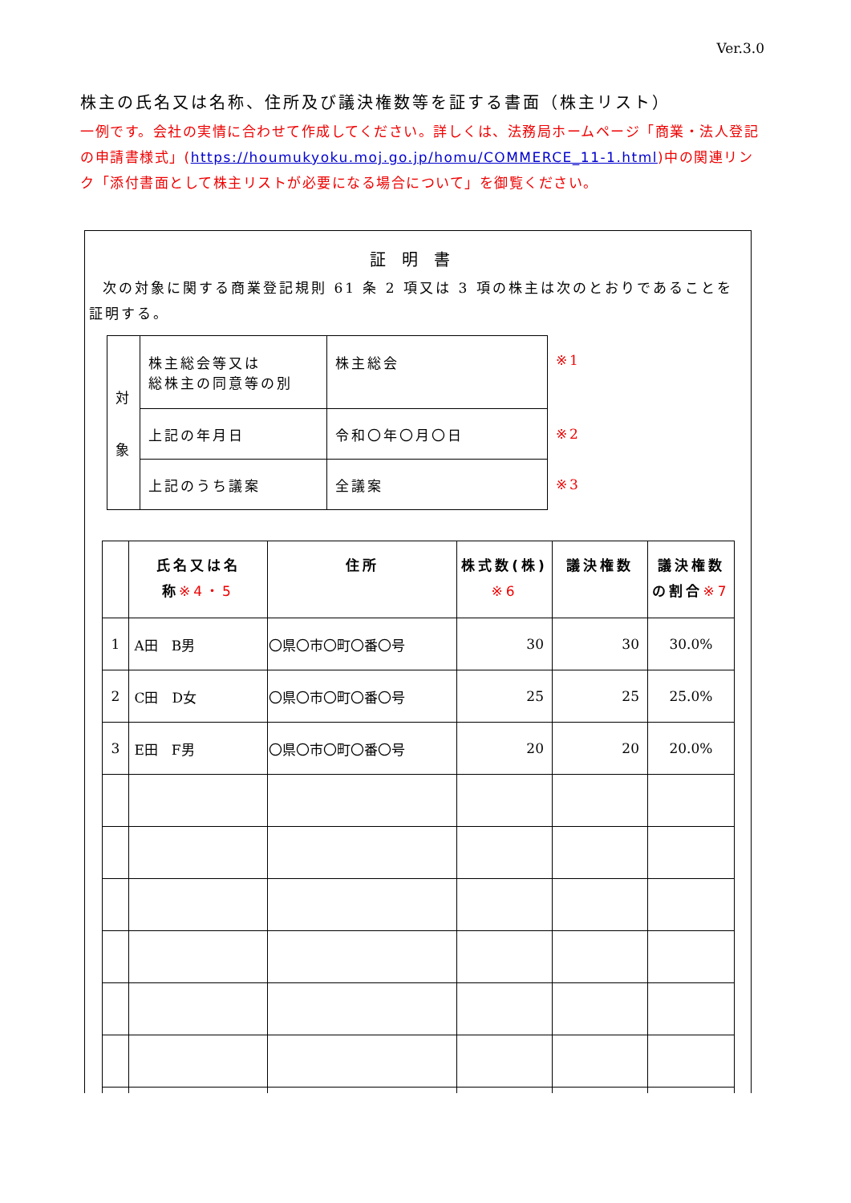Ver.3.0
株主の氏名又は名称、住所及び議決権数等を証する書面（株主リスト）
一例です。会社の実情に合わせて作成してください。詳しくは、法務局ホームページ「商業・法人登記の申請書様式」(https://houmukyoku.moj.go.jp/homu/COMMERCE_11-1.html)中の関連リンク「添付書面として株主リストが必要になる場合について」を御覧ください。
証明書
次の対象に関する商業登記規則 61 条 2 項又は 3 項の株主は次のとおりであることを証明する。
| 対 象 | 株主総会等又は 総株主の同意等の別 | 株主総会 | ※1 |
| | 上記の年月日 | 令和〇年〇月〇日 | ※2 |
| | 上記のうち議案 | 全議案 | ※3 |
| | 氏名又は名 称 ※4・5 | 住所 | 株式数(株) ※6 | 議決権数 | 議決権数 の割合 ※7 |
| --- | --- | --- | --- | --- | --- |
| 1 | A田 B男 | 〇県〇市〇町〇番〇号 | 30 | 30 | 30.0% |
| 2 | C田 D女 | 〇県〇市〇町〇番〇号 | 25 | 25 | 25.0% |
| 3 | E田 F男 | 〇県〇市〇町〇番〇号 | 20 | 20 | 20.0% |